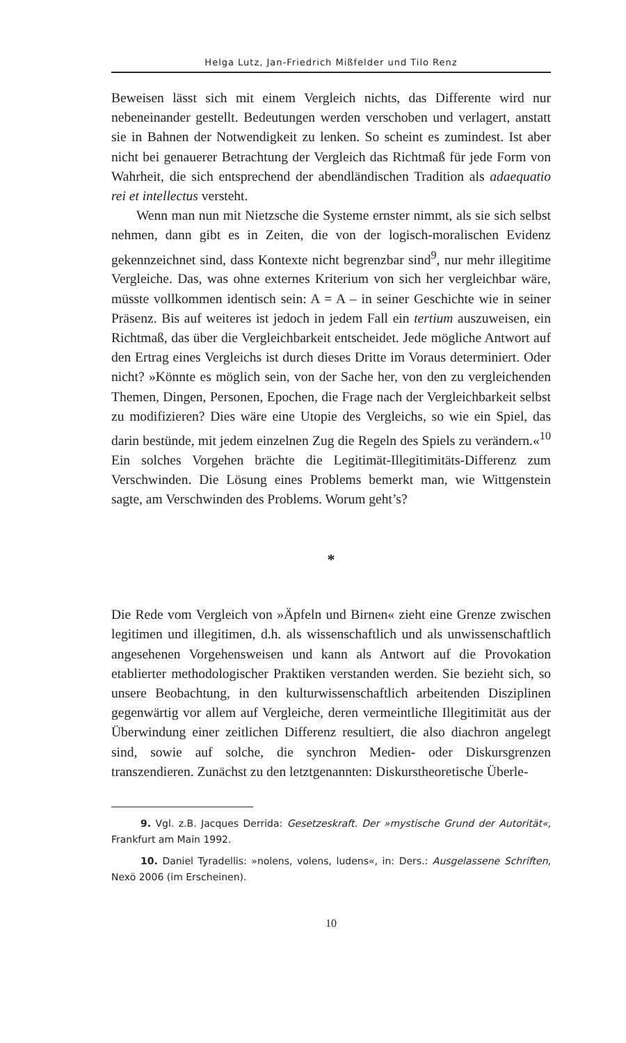Helga Lutz, Jan-Friedrich Mißfelder und Tilo Renz
Beweisen lässt sich mit einem Vergleich nichts, das Differente wird nur nebeneinander gestellt. Bedeutungen werden verschoben und verlagert, anstatt sie in Bahnen der Notwendigkeit zu lenken. So scheint es zumindest. Ist aber nicht bei genauerer Betrachtung der Vergleich das Richtmaß für jede Form von Wahrheit, die sich entsprechend der abendländischen Tradition als adaequatio rei et intellectus versteht.
Wenn man nun mit Nietzsche die Systeme ernster nimmt, als sie sich selbst nehmen, dann gibt es in Zeiten, die von der logisch-moralischen Evidenz gekennzeichnet sind, dass Kontexte nicht begrenzbar sind<sup>9</sup>, nur mehr illegitime Vergleiche. Das, was ohne externes Kriterium von sich her vergleichbar wäre, müsste vollkommen identisch sein: A = A – in seiner Geschichte wie in seiner Präsenz. Bis auf weiteres ist jedoch in jedem Fall ein tertium auszuweisen, ein Richtmaß, das über die Vergleichbarkeit entscheidet. Jede mögliche Antwort auf den Ertrag eines Vergleichs ist durch dieses Dritte im Voraus determiniert. Oder nicht? »Könnte es möglich sein, von der Sache her, von den zu vergleichenden Themen, Dingen, Personen, Epochen, die Frage nach der Vergleichbarkeit selbst zu modifizieren? Dies wäre eine Utopie des Vergleichs, so wie ein Spiel, das darin bestünde, mit jedem einzelnen Zug die Regeln des Spiels zu verändern.«<sup>10</sup> Ein solches Vorgehen brächte die Legitimät-Illegitimitäts-Differenz zum Verschwinden. Die Lösung eines Problems bemerkt man, wie Wittgenstein sagte, am Verschwinden des Problems. Worum geht’s?
*
Die Rede vom Vergleich von »Äpfeln und Birnen« zieht eine Grenze zwischen legitimen und illegitimen, d.h. als wissenschaftlich und als unwissenschaftlich angesehenen Vorgehensweisen und kann als Antwort auf die Provokation etablierter methodologischer Praktiken verstanden werden. Sie bezieht sich, so unsere Beobachtung, in den kulturwissenschaftlich arbeitenden Disziplinen gegenwärtig vor allem auf Vergleiche, deren vermeintliche Illegitimität aus der Überwindung einer zeitlichen Differenz resultiert, die also diachron angelegt sind, sowie auf solche, die synchron Medien- oder Diskursgrenzen transzendieren. Zunächst zu den letztgenannten: Diskurstheoretische Überle-
9. Vgl. z.B. Jacques Derrida: Gesetzeskraft. Der »mystische Grund der Autorität«, Frankfurt am Main 1992.
10. Daniel Tyradellis: »nolens, volens, ludens«, in: Ders.: Ausgelassene Schriften, Nexö 2006 (im Erscheinen).
10